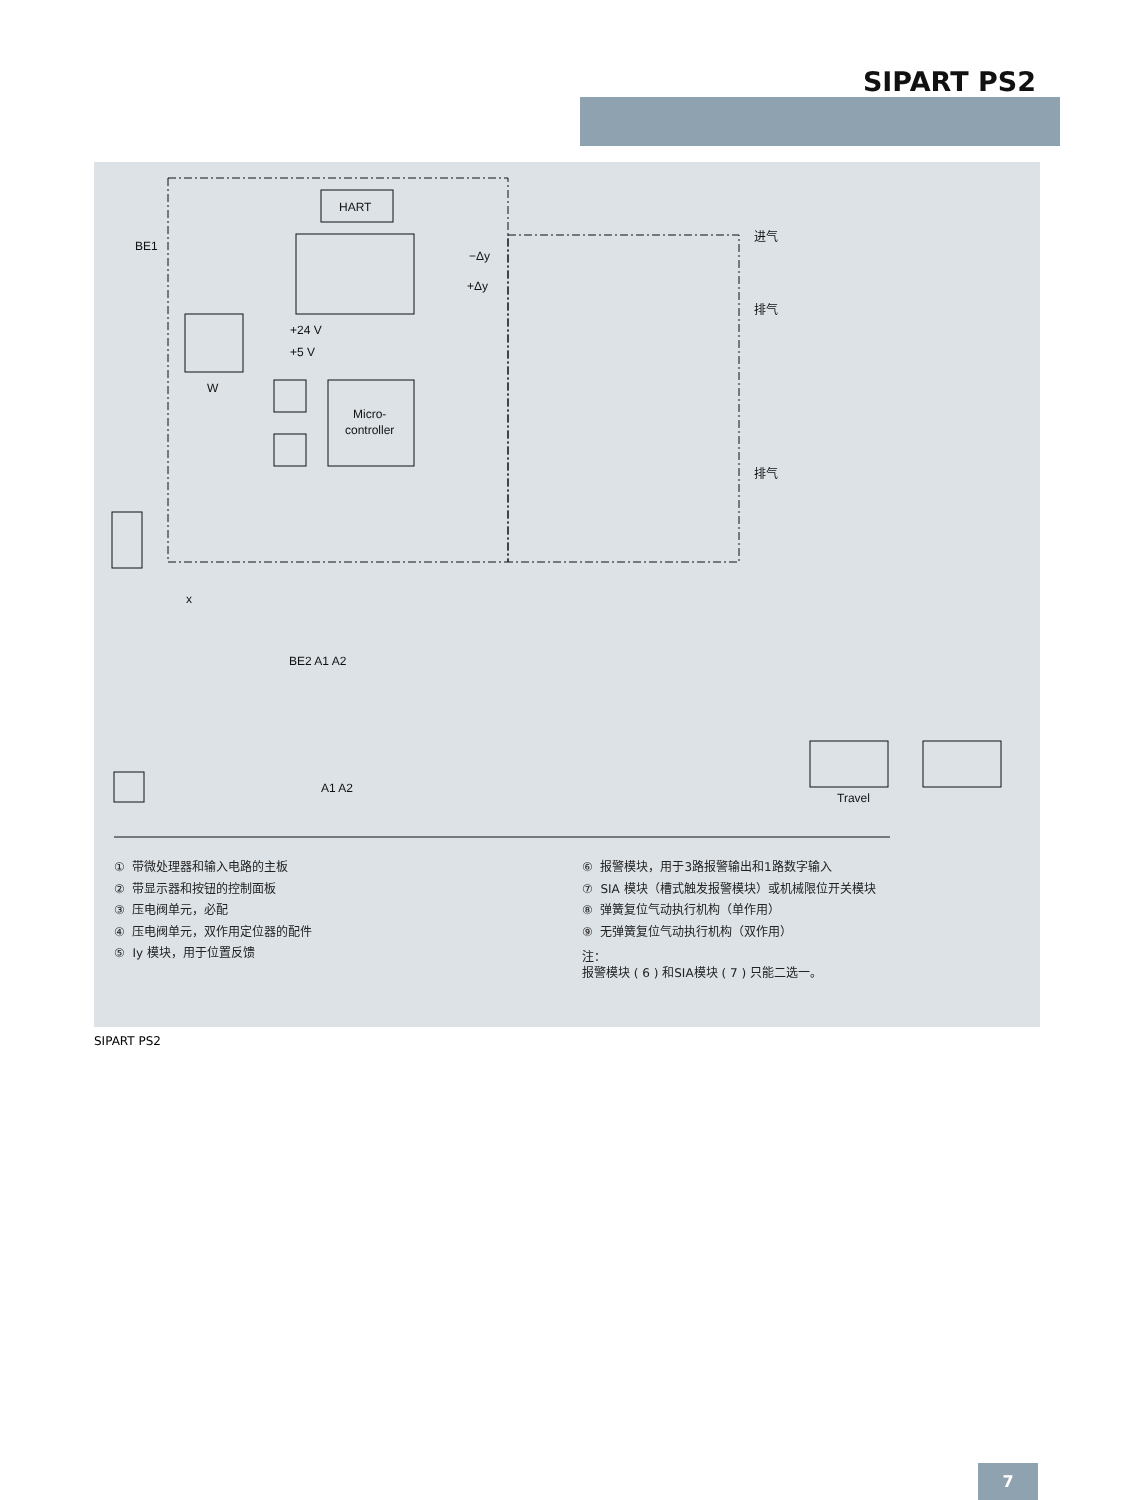SIPART PS2
HART
Micro-
controller
BE1
+24 V
+5 V
W
−Δy
+Δy
进气
排气
排气
BE2 A1 A2
A1 A2
x
Travel
① 带微处理器和输入电路的主板
② 带显示器和按钮的控制面板
③ 压电阀单元，必配
④ 压电阀单元，双作用定位器的配件
⑤ Iy 模块，用于位置反馈
⑥ 报警模块，用于3路报警输出和1路数字输入
⑦ SIA 模块（槽式触发报警模块）或机械限位开关模块
⑧ 弹簧复位气动执行机构（单作用）
⑨ 无弹簧复位气动执行机构（双作用）
注：
报警模块 ( 6 ) 和SIA模块 ( 7 ) 只能二选一。
SIPART PS2
7